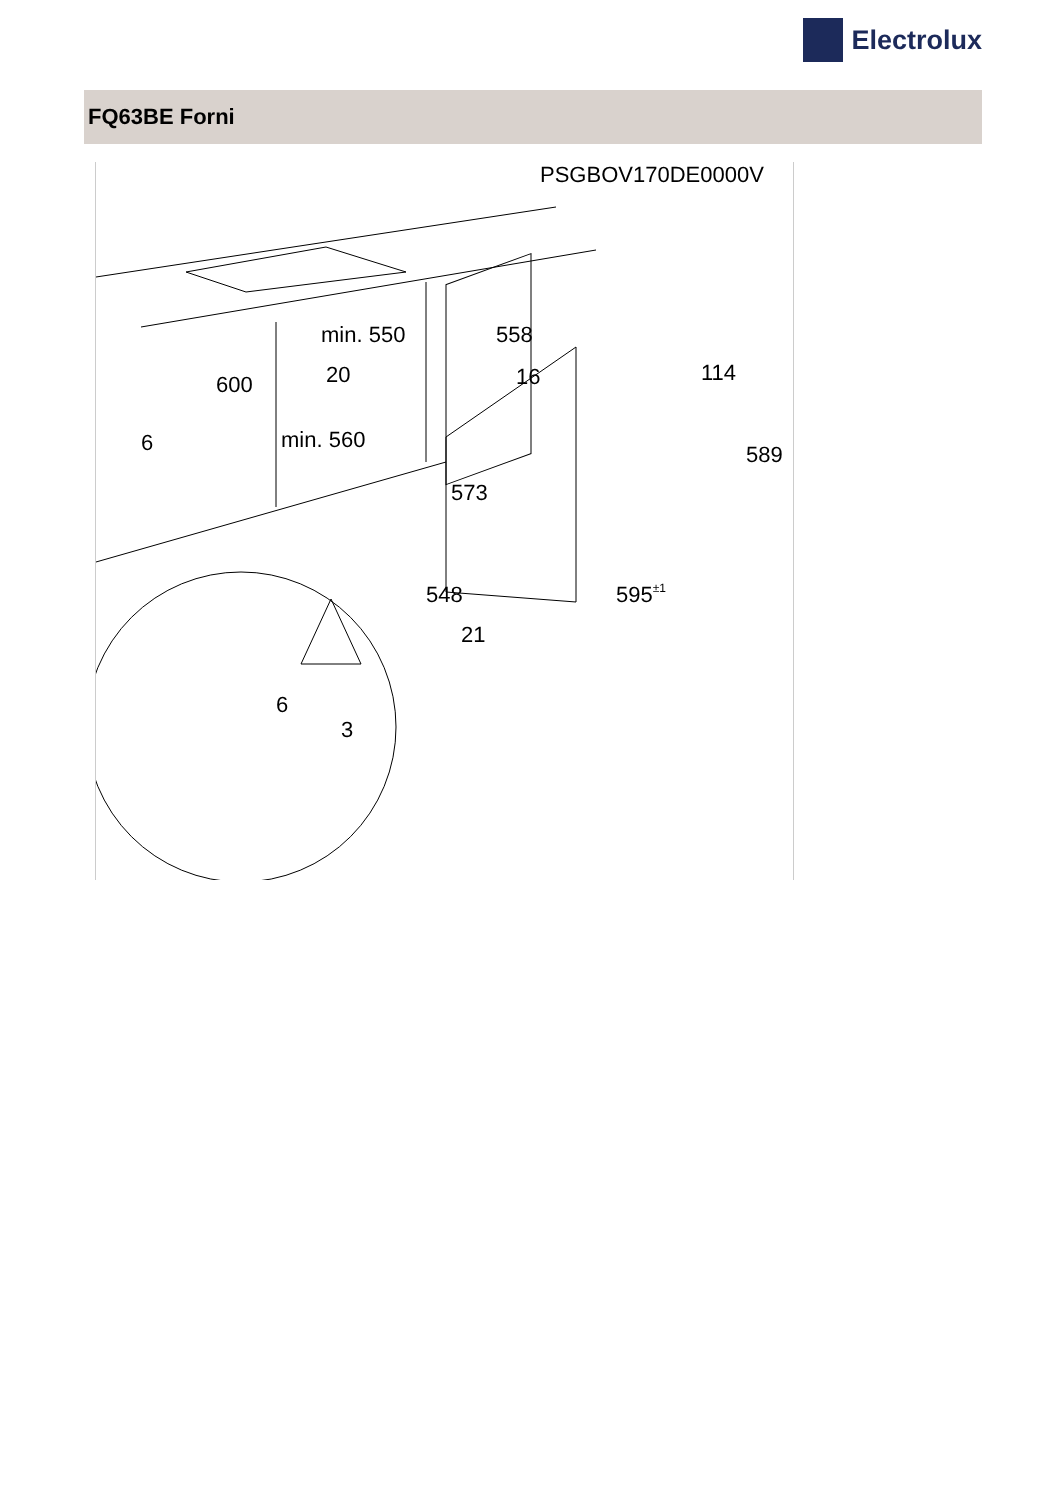Electrolux
FQ63BE Forni
PSGBOV170DE0000V
min. 550
558
20
16
114
600
6
min. 560
589
573
548
595±1
21
6
3